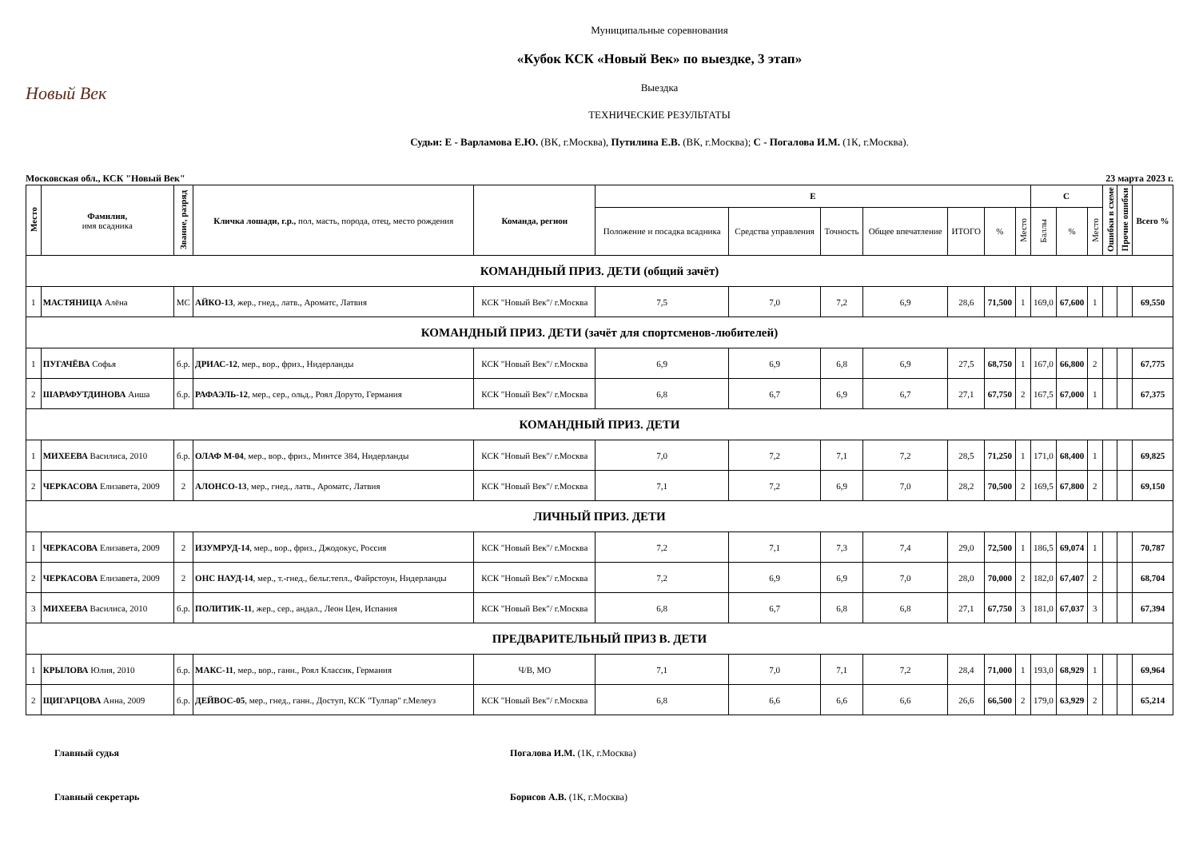Новый Век
Муниципальные соревнования
«Кубок КСК «Новый Век» по выездке, 3 этап»
Выездка
ТЕХНИЧЕСКИЕ РЕЗУЛЬТАТЫ
Судьи: Е - Варламова Е.Ю. (ВК, г.Москва), Путилина Е.В. (ВК, г.Москва); С - Погалова И.М. (1К, г.Москва).
Московская обл., КСК "Новый Век" 23 марта 2023 г.
| Место | Фамилия, имя всадника | Звание, разряд | Кличка лошади, г.р., пол, масть, порода, отец, место рождения | Команда, регион | E | | | | | | | C | | | Ошибки в схеме | Прочие ошибки | Всего % |
| --- | --- | --- | --- | --- | --- | --- | --- | --- | --- | --- | --- | --- | --- | --- | --- | --- | --- |
| | | | | | Положение и посадка всадника | Средства управления | Точность | Общее впечатление | ИТОГО | % | Место | Баллы | % | Место | | | |
| КОМАНДНЫЙ ПРИЗ. ДЕТИ (общий зачёт) | | | | | | | | | | | | | | | | | |
| 1 | МАСТЯНИЦА Алёна | МС | АЙКО-13 , жер., гнед., латв., Ароматс, Латвия | КСК "Новый Век"/ г.Москва | 7,5 | 7,0 | 7,2 | 6,9 | 28,6 | 71,500 | 1 | 169,0 | 67,600 | 1 | | | 69,550 |
| КОМАНДНЫЙ ПРИЗ. ДЕТИ (зачёт для спортсменов-любителей) | | | | | | | | | | | | | | | | | |
| 1 | ПУГАЧЁВА Софья | б.р. | ДРИАС-12 , мер., вор., фриз., Нидерланды | КСК "Новый Век"/ г.Москва | 6,9 | 6,9 | 6,8 | 6,9 | 27,5 | 68,750 | 1 | 167,0 | 66,800 | 2 | | | 67,775 |
| 2 | ШАРАФУТДИНОВА Аиша | б.р. | РАФАЭЛЬ-12 , мер., сер., ольд., Роял Доруто, Германия | КСК "Новый Век"/ г.Москва | 6,8 | 6,7 | 6,9 | 6,7 | 27,1 | 67,750 | 2 | 167,5 | 67,000 | 1 | | | 67,375 |
| КОМАНДНЫЙ ПРИЗ. ДЕТИ | | | | | | | | | | | | | | | | | |
| 1 | МИХЕЕВА Василиса, 2010 | б.р. | ОЛАФ М-04 , мер., вор., фриз., Минтсе 384, Нидерланды | КСК "Новый Век"/ г.Москва | 7,0 | 7,2 | 7,1 | 7,2 | 28,5 | 71,250 | 1 | 171,0 | 68,400 | 1 | | | 69,825 |
| 2 | ЧЕРКАСОВА Елизавета, 2009 | 2 | АЛОНСО-13 , мер., гнед., латв., Ароматс, Латвия | КСК "Новый Век"/ г.Москва | 7,1 | 7,2 | 6,9 | 7,0 | 28,2 | 70,500 | 2 | 169,5 | 67,800 | 2 | | | 69,150 |
| ЛИЧНЫЙ ПРИЗ. ДЕТИ | | | | | | | | | | | | | | | | | |
| 1 | ЧЕРКАСОВА Елизавета, 2009 | 2 | ИЗУМРУД-14 , мер., вор., фриз., Джодокус, Россия | КСК "Новый Век"/ г.Москва | 7,2 | 7,1 | 7,3 | 7,4 | 29,0 | 72,500 | 1 | 186,5 | 69,074 | 1 | | | 70,787 |
| 2 | ЧЕРКАСОВА Елизавета, 2009 | 2 | ОНС НАУД-14 , мер., т.-гнед., бельг.тепл., Файрстоун, Нидерланды | КСК "Новый Век"/ г.Москва | 7,2 | 6,9 | 6,9 | 7,0 | 28,0 | 70,000 | 2 | 182,0 | 67,407 | 2 | | | 68,704 |
| 3 | МИХЕЕВА Василиса, 2010 | б.р. | ПОЛИТИК-11 , жер., сер., андал., Леон Цен, Испания | КСК "Новый Век"/ г.Москва | 6,8 | 6,7 | 6,8 | 6,8 | 27,1 | 67,750 | 3 | 181,0 | 67,037 | 3 | | | 67,394 |
| ПРЕДВАРИТЕЛЬНЫЙ ПРИЗ В. ДЕТИ | | | | | | | | | | | | | | | | | |
| 1 | КРЫЛОВА Юлия, 2010 | б.р. | МАКС-11 , мер., вор., ганн., Роял Классик, Германия | Ч/В, МО | 7,1 | 7,0 | 7,1 | 7,2 | 28,4 | 71,000 | 1 | 193,0 | 68,929 | 1 | | | 69,964 |
| 2 | ЩИГАРЦОВА Анна, 2009 | б.р. | ДЕЙВОС-05 , мер., гнед., ганн., Доступ, КСК "Тулпар" г.Мелеуз | КСК "Новый Век"/ г.Москва | 6,8 | 6,6 | 6,6 | 6,6 | 26,6 | 66,500 | 2 | 179,0 | 63,929 | 2 | | | 65,214 |
Главный судья Погалова И.М. (1К, г.Москва)
Главный секретарь Борисов А.В. (1К, г.Москва)